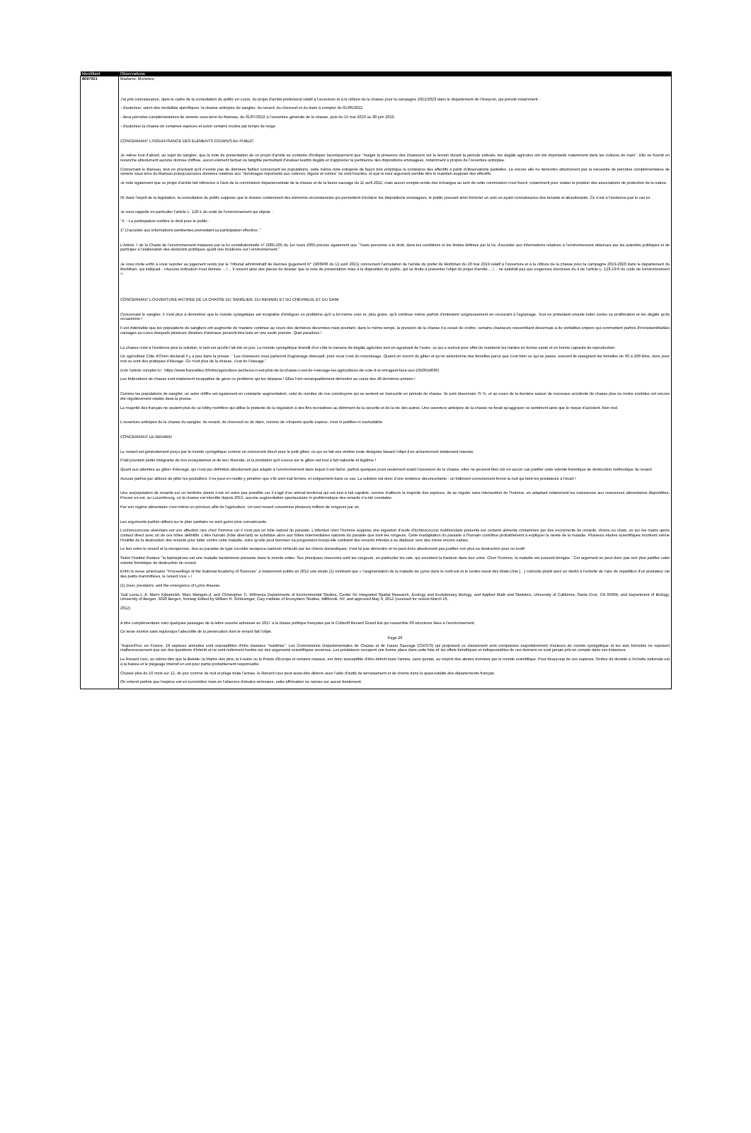| Identifiant | Observations |
| --- | --- |
| 8697651 | Madame, Monsieur, J'ai pris connaissance, dans le cadre de la consultation du public en cours, du projet d'arrêté préfectoral relatif à l'ouverture et à la clôture de la chasse pour la campagne 2022/2023 dans le département de l'Aveyron, qui prévoit notamment : - d'autoriser, selon des modalités spécifiques, la chasse anticipée du sanglier, du renard, du chevreuil et du daim à compter du 01/06/2022 - deux périodes complémentaires de vénerie sous terre du blaireau, du 01/07/2022 à l'ouverture générale de la chasse, puis du 15 mai 2023 au 30 juin 2023. - d'autoriser la chasse de certaines espèces et selon certains modes par temps de neige CONCERNANT L'INSUFFISANCE DES ÉLÉMENTS FOURNIS AU PUBLIC Je relève tout d'abord, au sujet du sanglier, que la note de présentation de ce projet d'arrêté se contente d'indiquer laconiquement que ''malgré la présence des chasseurs sur le terrain durant la période estivale, les dégâts agricoles ont été importants notamment dans les cultures de maïs''. Elle ne fournit en revanche absolument aucune donnée chiffrée, aucun élément factuel ou tangible permettant d'évaluer lesdits dégâts et d'apprécier la pertinence des dispositions envisagées, notamment à propos de l'ouverture anticipée. Concernant le blaireau, tout en précisant qu'il n'existe pas de données fiables concernant les populations, cette même note extrapole de façon très empirique la constance des effectifs à partir d'observations partielles. Là encore elle ne démontre absolument pas la nécessité de périodes complémentaires de vénerie sous terre du blaireau puisqu'aucunes données relatives aux ''dommages importants aux cultures, digues et voiries'' ne sont fournies, et que le seul argument semble être le maintien supposé des effectifs. Je note également que ce projet d'arrêté fait référence à l'avis de la commission départementale de la chasse et de la faune sauvage du 11 avril 2022, mais aucun compte-rendu des échanges au sein de cette commission n'est fourni, notamment pour relater la position des associations de protection de la nature. Or dans l'esprit de la législation, la consultation du public suppose que le dossier contiennent des éléments circonstanciés qui permettent d'éclairer les dispositions envisagées, le public pouvant ainsi formuler un avis en ayant connaissance des tenants et aboutissants. Ce n'est à l'évidence pas le cas ici. Je vous rappelle en particulier l'article L. 120-1 du code de l'environnement qui stipule : ''II. - La participation confère le droit pour le public : 1° D'accéder aux informations pertinentes permettant sa participation effective ;'' L'Article 7 de la Charte de l'environnement instaurée par la loi constitutionnelle n° 2005-205 du 1er mars 2005 précise également que ''Toute personne a le droit, dans les conditions et les limites définies par la loi, d'accéder aux informations relatives à l'environnement détenues par les autorités publiques et de participer à l'élaboration des décisions publiques ayant une incidence sur l'environnement.'' Je vous invite enfin à vous reporter au jugement rendu par le Tribunal administratif de Rennes (jugement N° 1903966 du 12 avril 2021) concernant l'annulation de l'arrêté du préfet du Morbihan du 20 mai 2019 relatif à l'ouverture et à la clôture de la chasse pour la campagne 2019-2020 dans le département du Morbihan, qui indiquait : «Aucune indication n'est donnée …/… Il ressort ainsi des pièces du dossier que la note de présentation mise à la disposition du public, qui se limite à présenter l'objet du projet d'arrêté,…/… ne satisfait pas aux exigences énoncées du II de l'article L. 123-19-6 du code de l'environnement ». CONCERNANT L'OUVERTURE ANTIPÉE DE LA CHASSE DU SANGLIER, DU RENARD ET DU CHEVREUIL ET DU DAIM Concernant le sanglier, il n'est plus à démontrer que le monde cynégétique est incapable d'endiguer un problème qu'il a lui-même créé et, plus grave, qu'il continue même parfois d'entretenir soigneusement en recourant à l'agrainage. Tout en prétextant ensuite lutter contre sa prolifération et les dégâts qu'ils occasionne ! Il est indéniable que les populations de sangliers ont augmenté de manière continue au cours des dernières décennies mais pourtant, dans le même temps, la pression de la chasse n'a cessé de croître, certains chasseurs ressemblant désormais à de véritables snipers qui commettent parfois d'invraisemblables carnages au cours desquels plusieurs dizaines d'animaux peuvent être tués en une seule journée. Quel paradoxe ! La chasse n'est à l'évidence plus la solution, si tant est qu'elle l'ait été un jour. Le monde cynégétique brandit d'un côté la menace de dégâts agricoles tout en agrainant de l'autre, ce qui a surtout pour effet de maintenir les hardes en bonne santé et en bonne capacité de reproduction. Un agriculteur Côte d'Orien déclarait il y a peu dans la presse : "Les chasseurs vous parleront d'agrainage dissuasif, pour nous c'est du nourrissage. Quand on nourrit du gibier et qu'on sélectionne des femelles parce que c'est bien ce qui se passe, souvent ils épargnent les femelles de 60 à 100 kilos, donc pour moi ce sont des pratiques d'élevage. Ce n'est plus de la chasse, c'est de l'élevage." (voir l'article complet ici : https://www.francebleu.fr/infos/agriculture-peche/ce-n-est-plus-de-la-chasse-c-est-de-l-elevage-les-agriculteurs-de-cote-d-or-enragent-face-aux-1650554036) Les fédérations de chasse sont totalement incapables de gérer ce problème qui les dépasse ! Elles l'ont remarquablement démontré au cours des 40 dernières années ! Comme les populations de sanglier, un autre chiffre est également en constante augmentation, celui du nombre de nos concitoyens qui se sentent en insécurité en période de chasse. Ils sont désormais 75 %, et au cours de la dernière saison de nouveaux accidents de chasse plus ou moins sordides ont encore été régulièrement relatés dans la presse. La majorité des français ne veulent plus de ce lobby mortifère qui utilise le prétexte de la régulation à des fins récréatives au détriment de la sécurité et de la vie des autres. Une ouverture anticipée de la chasse ne ferait qu'aggraver ce sentiment ainsi que le risque d'accident, bien réel. L'ouverture anticipée de la chasse du sanglier, du renard, du chevreuil ou du daim, comme de n'importe quelle espèce, n'est ni justifiée ni souhaitable. CONCERNANT LE RENARD Le renard est généralement perçu par le monde cynégétique comme un concurrent direct pour le petit gibier, ce qui en fait une victime toute désignée faisant l'objet d'un acharnement totalement insensé. Il fait pourtant partie intégrante de nos écosystèmes et de leur diversité, et la prédation qu'il exerce sur le gibier est tout à fait naturelle et légitime ! Quant aux atteintes au gibier d'élevage, qui n'est par définition absolument pas adapté à l'environnement dans lequel il est lâché, parfois quelques jours seulement avant l'ouverture de la chasse, elles ne peuvent bien sûr en aucun cas justifier cette volonté frénétique de destruction méthodique du renard. Accusé parfois par ailleurs de piller les poulaillers, il ne peut en réalité y pénétrer que s'ils sont mal fermés, et uniquement dans ce cas. La solution est donc d'une évidence déconcertante : un bâtiment correctement fermé la nuit qui tient les prédateurs à l'écart ! Une surpopulation de renards sur un territoire donné n'est en outre pas possible car il s'agit d'un animal territorial qui est tout à fait capable, comme d'ailleurs la majorité des espèces, de se réguler sans intervention de l'homme, en adaptant notamment les naissances aux ressources alimentaires disponibles. Preuve en est, au Luxembourg, où la chasse est interdite depuis 2015, aucune augmentation spectaculaire ni problématique des renards n'a été constatée. Par son régime alimentaire c'est même un précieux allié de l'agriculture. Un seul renard consomme plusieurs milliers de rongeurs par an. Les arguments parfois utilisés sur le plan sanitaire ne sont guère plus convaincants. L'échinococcose alvéolaire est une affection rare chez l'homme car il n'est pas un hôte naturel du parasite. L'infection chez l'homme suppose une ingestion d'œufs d'Echinococcus multilocularis présents sur certains aliments contaminés par des excréments de renards, chiens ou chats, ou sur les mains après contact direct avec un de ces hôtes définitifs. L'être humain (hôte aberrant) se substitue alors aux hôtes intermédiaires naturels du parasite que sont les rongeurs. Cette inadaptation du parasite à l'humain contribue probablement à expliquer la rareté de la maladie. Plusieurs études scientifiques montrent même l'inutilité de la destruction des renards pour lutter contre cette maladie, voire qu'elle peut favoriser sa progression lorsqu'elle contraint des renards infectés à se déplacer vers des zones encore saines. Le lien entre le renard et la néosporose, due au parasite de type coccidie neospora caninum véhiculé par les chiens domestiques, n'est lui pas démontré et ne peut donc absolument pas justifier non plus sa destruction pour ce motif. Selon l'Institut Pasteur ''la leptospirose est une maladie bactérienne présente dans le monde entier. Ses principaux réservoirs sont les rongeurs, en particulier les rats, qui excrètent la bactérie dans leur urine. Chez l'homme, la maladie est souvent bénigne.'' Cet argument ne peut donc pas non plus justifier cette volonté frénétique de destruction du renard. Enfin la revue américaine ''Proceedings of the National Academy of Sciences'' a notamment publié en 2012 une étude (1) montrant que « l'augmentation de la maladie de Lyme dans le nord-est et le centre-ouest des États-Unis […] coïncide plutôt avec un déclin à l'échelle de l'aire de répartition d'un prédateur clé des petits mammifères, le renard roux » ! (1) Deer, predators, and the emergence of Lyme disease Taal Levia,1, A. Marm Kilpatrickb, Marc Mangelc,d, and Christopher C. Wilmersa Departments of Environmental Studies, Center for Integrated Spatial Research, Ecology and Evolutionary Biology, and Applied Math and Statistics, University of California, Santa Cruz, CA 95064; and Department of Biology, University of Bergen, 5020 Bergen, Norway Edited by William H. Schlesinger, Cary Institute of Ecosystem Studies, Millbrook, NY, and approved May 9, 2012 (received for review March 16, 2012) A titre complémentaire voici quelques passages de la lettre ouverte adressée en 2017 à la classe politique française par le Collectif Renard Grand Est qui rassemble 60 structures liées à l'environnement. Ce texte montre sans équivoque l'absurdité de la persécution dont le renard fait l'objet. Page 26 "Aujourd'hui, en France, 19 espèces animales sont susceptibles d'être classées ''nuisibles''. Les Commissions Départementales de Chasse et de Faune Sauvage (CDCFS) qui proposent ce classement sont composées majoritairement d'acteurs du monde cynégétique et les avis formulés ne reposent malheureusement que sur des questions d'intérêt et ne sont nullement fondés sur des arguments scientifiques reconnus. Les prédateurs occupent une bonne place dans cette liste et' les effets bénéfiques et indispensables de ces derniers ne sont jamais pris en compte dans ces instances. Le Renard roux, au même titre que la Belette, la Martre des pins, la Fouine ou le Putois d'Europe et certains oiseaux, est donc susceptible d'être détruit toute l'année, sans quotas, au mépris des alertes données par le monde scientifique. Pour beaucoup de ces espèces, l'indice de densité à l'échelle nationale est à la baisse et le piégeage intensif en est pour partie probablement responsable. Chassé plus de 10 mois sur 12, de jour comme de nuit et piégé toute l'année, le Renard roux peut aussi être déterré avec l'aide d'outils de terrassement et de chiens dans la quasi-totalité des départements français. On entend parfois que l'espèce est en surnombre mais en l'absence d'études sérieuses, cette affirmation ne repose sur aucun fondement. |